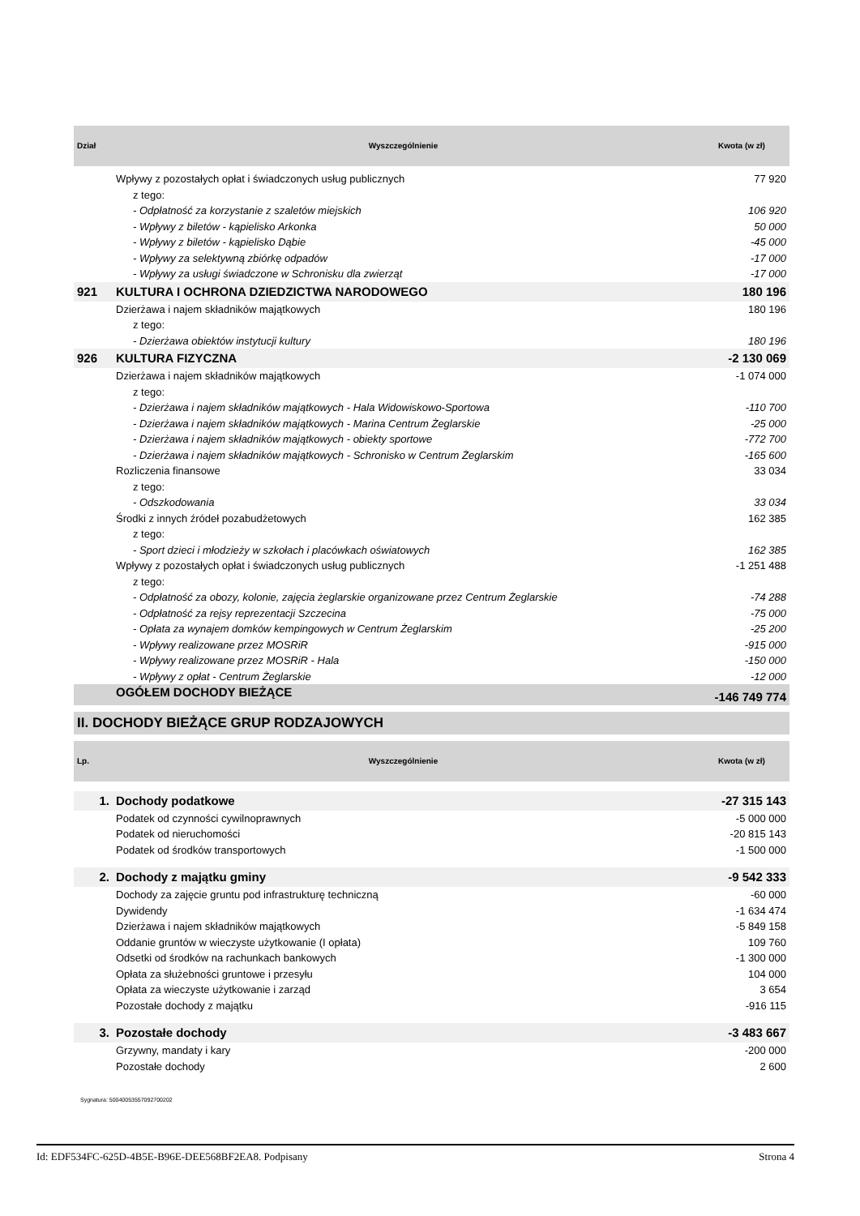| Dział | Wyszczególnienie | Kwota (w zł) |
| --- | --- | --- |
| | Wpływy z pozostałych opłat i świadczonych usług publicznych | 77 920 |
| | z tego: | |
| | - Odpłatność za korzystanie z szaletów miejskich | 106 920 |
| | - Wpływy z biletów - kąpielisko Arkonka | 50 000 |
| | - Wpływy z biletów - kąpielisko Dąbie | -45 000 |
| | - Wpływy za selektywną zbiórkę odpadów | -17 000 |
| | - Wpływy za usługi świadczone w Schronisku dla zwierząt | -17 000 |
| 921 | KULTURA I OCHRONA DZIEDZICTWA NARODOWEGO | 180 196 |
| | Dzierżawa i najem składników majątkowych | 180 196 |
| | z tego: | |
| | - Dzierżawa obiektów instytucji kultury | 180 196 |
| 926 | KULTURA FIZYCZNA | -2 130 069 |
| | Dzierżawa i najem składników majątkowych | -1 074 000 |
| | z tego: | |
| | - Dzierżawa i najem składników majątkowych - Hala Widowiskowo-Sportowa | -110 700 |
| | - Dzierżawa i najem składników majątkowych - Marina Centrum Żeglarskie | -25 000 |
| | - Dzierżawa i najem składników majątkowych - obiekty sportowe | -772 700 |
| | - Dzierżawa i najem składników majątkowych - Schronisko w Centrum Żeglarskim | -165 600 |
| | Rozliczenia finansowe | 33 034 |
| | z tego: | |
| | - Odszkodowania | 33 034 |
| | Środki z innych źródeł pozabudżetowych | 162 385 |
| | z tego: | |
| | - Sport dzieci i młodzieży w szkołach i placówkach oświatowych | 162 385 |
| | Wpływy z pozostałych opłat i świadczonych usług publicznych | -1 251 488 |
| | z tego: | |
| | - Odpłatność za obozy, kolonie, zajęcia żeglarskie organizowane przez Centrum Żeglarskie | -74 288 |
| | - Odpłatność za rejsy reprezentacji Szczecina | -75 000 |
| | - Opłata za wynajem domków kempingowych w Centrum Żeglarskim | -25 200 |
| | - Wpływy realizowane przez MOSRiR | -915 000 |
| | - Wpływy realizowane przez MOSRiR - Hala | -150 000 |
| | - Wpływy z opłat - Centrum Żeglarskie | -12 000 |
| | OGÓŁEM DOCHODY BIEŻĄCE | -146 749 774 |
II. DOCHODY BIEŻĄCE GRUP RODZAJOWYCH
| Lp. | Wyszczególnienie | Kwota (w zł) |
| --- | --- | --- |
| 1. | Dochody podatkowe | -27 315 143 |
| | Podatek od czynności cywilnoprawnych | -5 000 000 |
| | Podatek od nieruchomości | -20 815 143 |
| | Podatek od środków transportowych | -1 500 000 |
| 2. | Dochody z majątku gminy | -9 542 333 |
| | Dochody za zajęcie gruntu pod infrastrukturę techniczną | -60 000 |
| | Dywidendy | -1 634 474 |
| | Dzierżawa i najem składników majątkowych | -5 849 158 |
| | Oddanie gruntów w wieczyste użytkowanie (I opłata) | 109 760 |
| | Odsetki od środków na rachunkach bankowych | -1 300 000 |
| | Opłata za służebności gruntowe i przesyłu | 104 000 |
| | Opłata za wieczyste użytkowanie i zarząd | 3 654 |
| | Pozostałe dochody z majątku | -916 115 |
| 3. | Pozostałe dochody | -3 483 667 |
| | Grzywny, mandaty i kary | -200 000 |
| | Pozostałe dochody | 2 600 |
Sygnatura: 50040053557092700202
Id: EDF534FC-625D-4B5E-B96E-DEE568BF2EA8. Podpisany Strona 4